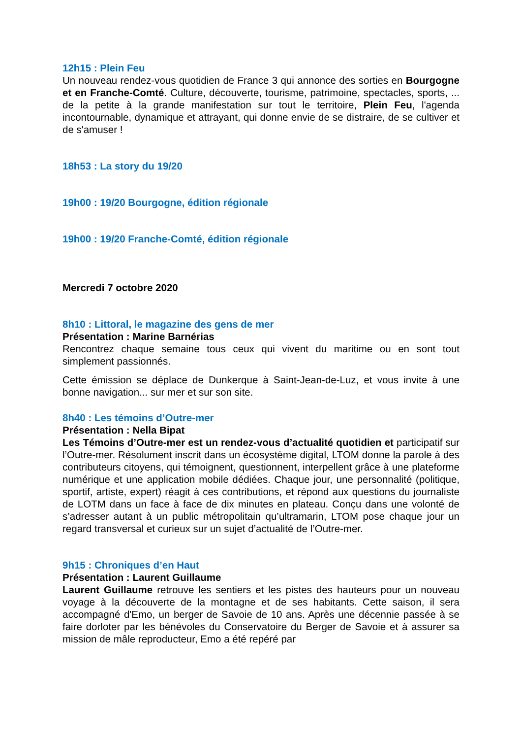12h15 : Plein Feu
Un nouveau rendez-vous quotidien de France 3 qui annonce des sorties en Bourgogne et en Franche-Comté. Culture, découverte, tourisme, patrimoine, spectacles, sports, ... de la petite à la grande manifestation sur tout le territoire, Plein Feu, l'agenda incontournable, dynamique et attrayant, qui donne envie de se distraire, de se cultiver et de s'amuser !
18h53 : La story du 19/20
19h00 : 19/20 Bourgogne, édition régionale
19h00 : 19/20 Franche-Comté, édition régionale
Mercredi 7 octobre 2020
8h10 : Littoral, le magazine des gens de mer
Présentation : Marine Barnérias
Rencontrez chaque semaine tous ceux qui vivent du maritime ou en sont tout simplement passionnés.
Cette émission se déplace de Dunkerque à Saint-Jean-de-Luz, et vous invite à une bonne navigation... sur mer et sur son site.
8h40 : Les témoins d’Outre-mer
Présentation : Nella Bipat
Les Témoins d’Outre-mer est un rendez-vous d’actualité quotidien et participatif sur l’Outre-mer. Résolument inscrit dans un écosystème digital, LTOM donne la parole à des contributeurs citoyens, qui témoignent, questionnent, interpellent grâce à une plateforme numérique et une application mobile dédiées. Chaque jour, une personnalité (politique, sportif, artiste, expert) réagit à ces contributions, et répond aux questions du journaliste de LOTM dans un face à face de dix minutes en plateau. Conçu dans une volonté de s’adresser autant à un public métropolitain qu’ultramarin, LTOM pose chaque jour un regard transversal et curieux sur un sujet d’actualité de l’Outre-mer.
9h15 : Chroniques d’en Haut
Présentation : Laurent Guillaume
Laurent Guillaume retrouve les sentiers et les pistes des hauteurs pour un nouveau voyage à la découverte de la montagne et de ses habitants. Cette saison, il sera accompagné d'Emo, un berger de Savoie de 10 ans. Après une décennie passée à se faire dorloter par les bénévoles du Conservatoire du Berger de Savoie et à assurer sa mission de mâle reproducteur, Emo a été repéré par